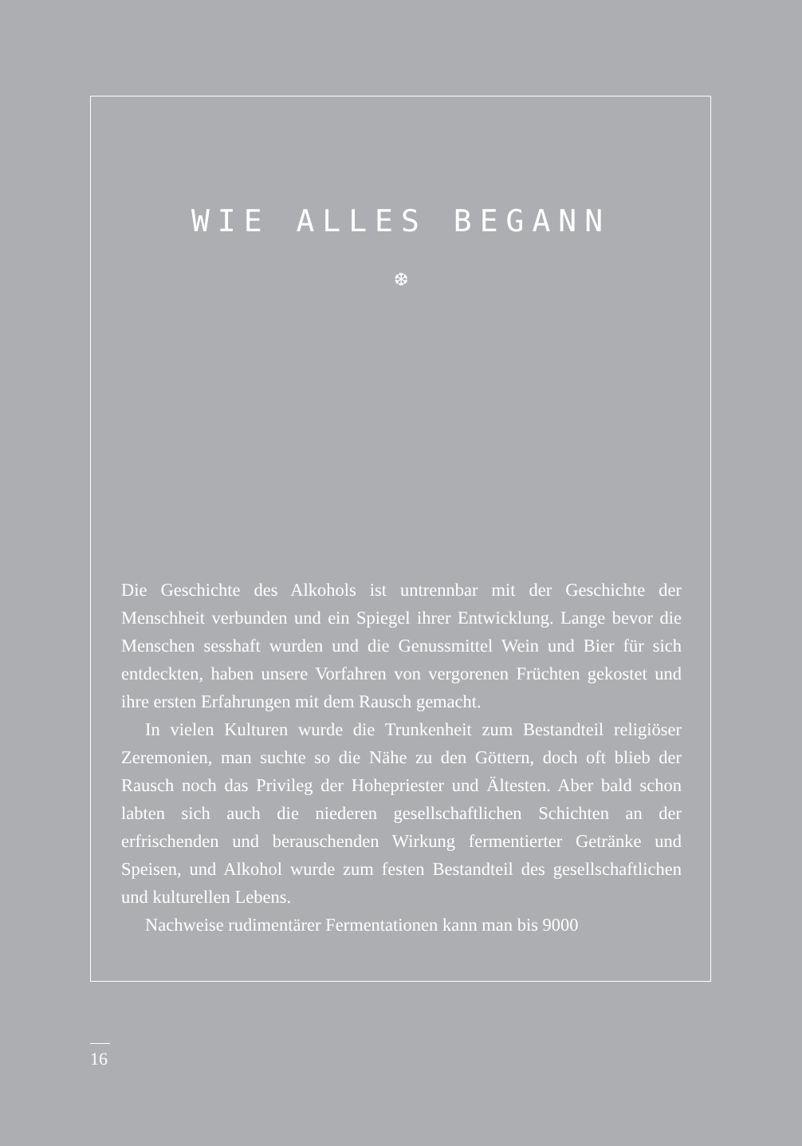WIE ALLES BEGANN
❆
Die Geschichte des Alkohols ist untrennbar mit der Geschichte der Menschheit verbunden und ein Spiegel ihrer Entwicklung. Lange bevor die Menschen sesshaft wurden und die Genussmittel Wein und Bier für sich entdeckten, haben unsere Vorfahren von ver­gorenen Früchten gekostet und ihre ersten Erfahrungen mit dem Rausch gemacht.
In vielen Kulturen wurde die Trunkenheit zum Bestandteil reli­giöser Zeremonien, man suchte so die Nähe zu den Göttern, doch oft blieb der Rausch noch das Privileg der Hohepriester und Ältes­ten. Aber bald schon labten sich auch die niederen gesellschaftli­chen Schichten an der erfrischenden und berauschenden Wirkung fermentierter Getränke und Speisen, und Alkohol wurde zum fes­ten Bestandteil des gesellschaftlichen und kulturellen Lebens.
Nachweise rudimentärer Fermentationen kann man bis 9000
16